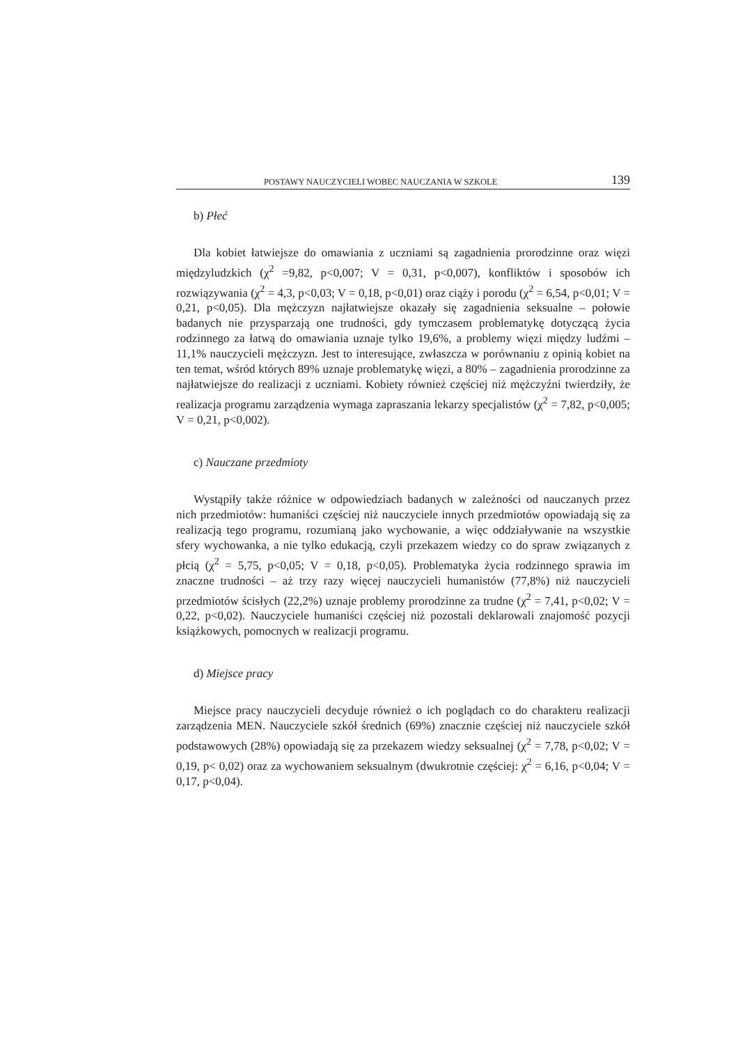POSTAWY NAUCZYCIELI WOBEC NAUCZANIA W SZKOLE 139
b) Płeć
Dla kobiet łatwiejsze do omawiania z uczniami są zagadnienia prorodzinne oraz więzi międzyludzkich (χ<sup>2</sup> =9,82, p<0,007; V = 0,31, p<0,007), konfliktów i sposobów ich rozwiązywania (χ<sup>2</sup> = 4,3, p<0,03; V = 0,18, p<0,01) oraz ciąży i porodu (χ<sup>2</sup> = 6,54, p<0,01; V = 0,21, p<0,05). Dla mężczyzn najłatwiejsze okazały się zagadnienia seksualne – połowie badanych nie przysparzają one trudności, gdy tymczasem problematykę dotyczącą życia rodzinnego za łatwą do omawiania uznaje tylko 19,6%, a problemy więzi między ludźmi – 11,1% nauczycieli mężczyzn. Jest to interesujące, zwłaszcza w porównaniu z opinią kobiet na ten temat, wśród których 89% uznaje problematykę więzi, a 80% – zagadnienia prorodzinne za najłatwiejsze do realizacji z uczniami. Kobiety również częściej niż mężczyźni twierdziły, że realizacja programu zarządzenia wymaga zapraszania lekarzy specjalistów (χ<sup>2</sup> = 7,82, p<0,005; V = 0,21, p<0,002).
c) Nauczane przedmioty
Wystąpiły także różnice w odpowiedziach badanych w zależności od nauczanych przez nich przedmiotów: humaniści częściej niż nauczyciele innych przedmiotów opowiadają się za realizacją tego programu, rozumianą jako wychowanie, a więc oddziaływanie na wszystkie sfery wychowanka, a nie tylko edukacją, czyli przekazem wiedzy co do spraw związanych z płcią (χ<sup>2</sup> = 5,75, p<0,05; V = 0,18, p<0,05). Problematyka życia rodzinnego sprawia im znaczne trudności – aż trzy razy więcej nauczycieli humanistów (77,8%) niż nauczycieli przedmiotów ścisłych (22,2%) uznaje problemy prorodzinne za trudne (χ<sup>2</sup> = 7,41, p<0,02; V = 0,22, p<0,02). Nauczyciele humaniści częściej niż pozostali deklarowali znajomość pozycji książkowych, pomocnych w realizacji programu.
d) Miejsce pracy
Miejsce pracy nauczycieli decyduje również o ich poglądach co do charakteru realizacji zarządzenia MEN. Nauczyciele szkół średnich (69%) znacznie częściej niż nauczyciele szkół podstawowych (28%) opowiadają się za przekazem wiedzy seksualnej (χ<sup>2</sup> = 7,78, p<0,02; V = 0,19, p< 0,02) oraz za wychowaniem seksualnym (dwukrotnie częściej: χ<sup>2</sup> = 6,16, p<0,04; V = 0,17, p<0,04).